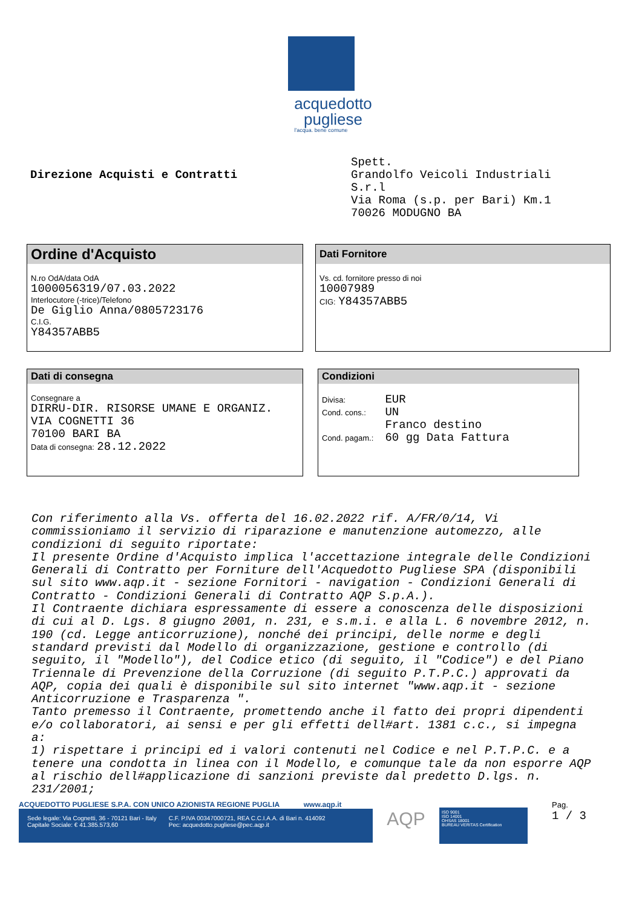acquedotto
pugliese
l'acqua. bene comune
Direzione Acquisti e Contratti
Spett.
Grandolfo Veicoli Industriali
S.r.l
Via Roma (s.p. per Bari) Km.1
70026 MODUGNO BA
Ordine d'Acquisto
N.ro OdA/data OdA
1000056319/07.03.2022
Interlocutore (-trice)/Telefono
De Giglio Anna/0805723176
C.I.G.
Y84357ABB5
Dati Fornitore
Vs. cd. fornitore presso di noi
10007989
CIG: Y84357ABB5
Dati di consegna
Consegnare a
DIRRU-DIR. RISORSE UMANE E ORGANIZ.
VIA COGNETTI 36
70100 BARI BA
Data di consegna: 28.12.2022
Condizioni
Divisa: EUR
Cond. cons.: UN
Franco destino
Cond. pagam.: 60 gg Data Fattura
Con riferimento alla Vs. offerta del 16.02.2022 rif. A/FR/0/14, Vi commissioniamo il servizio di riparazione e manutenzione automezzo, alle condizioni di seguito riportate:
Il presente Ordine d'Acquisto implica l'accettazione integrale delle Condizioni Generali di Contratto per Forniture dell'Acquedotto Pugliese SPA (disponibili sul sito www.aqp.it - sezione Fornitori - navigation - Condizioni Generali di Contratto - Condizioni Generali di Contratto AQP S.p.A.).
Il Contraente dichiara espressamente di essere a conoscenza delle disposizioni di cui al D. Lgs. 8 giugno 2001, n. 231, e s.m.i. e alla L. 6 novembre 2012, n. 190 (cd. Legge anticorruzione), nonché dei principi, delle norme e degli standard previsti dal Modello di organizzazione, gestione e controllo (di seguito, il "Modello"), del Codice etico (di seguito, il "Codice") e del Piano Triennale di Prevenzione della Corruzione (di seguito P.T.P.C.) approvati da AQP, copia dei quali è disponibile sul sito internet "www.aqp.it - sezione Anticorruzione e Trasparenza ".
Tanto premesso il Contraente, promettendo anche il fatto dei propri dipendenti e/o collaboratori, ai sensi e per gli effetti dell#art. 1381 c.c., si impegna a:
1) rispettare i principi ed i valori contenuti nel Codice e nel P.T.P.C. e a tenere una condotta in linea con il Modello, e comunque tale da non esporre AQP al rischio dell#applicazione di sanzioni previste dal predetto D.lgs. n. 231/2001;
ACQUEDOTTO PUGLIESE S.P.A. CON UNICO AZIONISTA REGIONE PUGLIA www.aqp.it
Sede legale: Via Cognetti, 36 - 70121 Bari - Italy
Capitale Sociale: € 41.385.573,60
C.F. P.IVA 00347000721, REA C.C.I.A.A. di Bari n. 414092
Pec: acquedotto.pugliese@pec.aqp.it
AQP
ISO 9001
ISO 14001
OHSAS 18001
BUREAU VERITAS Certification
Pag.
1 / 3